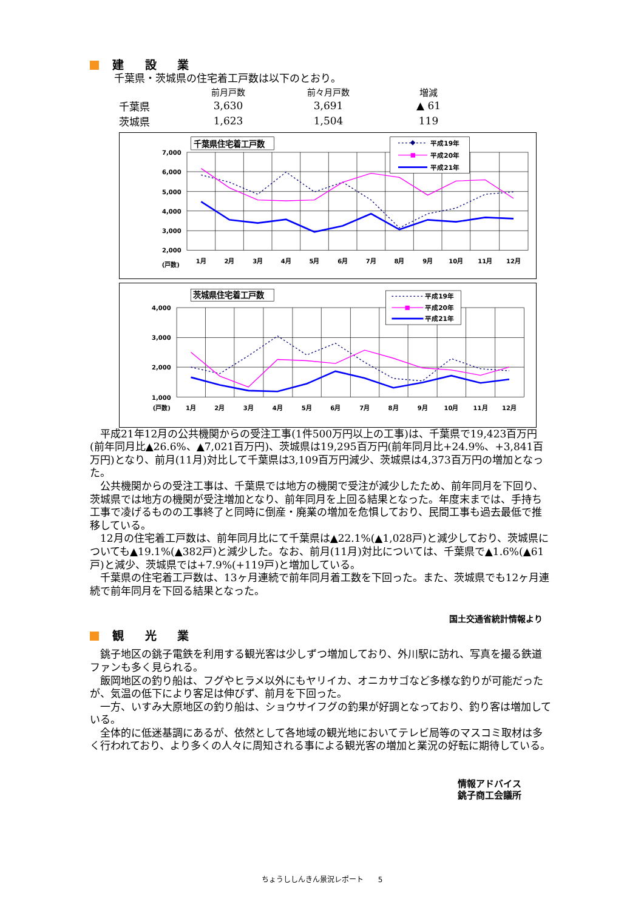建 設 業
千葉県・茨城県の住宅着工戸数は以下のとおり。
| | 前月戸数 | 前々月戸数 | 増減 |
| --- | --- | --- | --- |
| 千葉県 | 3,630 | 3,691 | ▲ 61 |
| 茨城県 | 1,623 | 1,504 | 119 |
千葉県住宅着工戸数
7,000
6,000
5,000
4,000
3,000
2,000
(戸数)
1月
2月
3月
4月
5月
6月
7月
8月
9月
10月
11月
12月
平成19年
平成20年
平成21年
茨城県住宅着工戸数
4,000
3,000
2,000
1,000
(戸数)
1月
2月
3月
4月
5月
6月
7月
8月
9月
10月
11月
12月
平成19年
平成20年
平成21年
平成21年12月の公共機関からの受注工事(1件500万円以上の工事)は、千葉県で19,423百万円(前年同月比▲26.6%、▲7,021百万円)、茨城県は19,295百万円(前年同月比+24.9%、+3,841百万円)となり、前月(11月)対比して千葉県は3,109百万円減少、茨城県は4,373百万円の増加となった。
公共機関からの受注工事は、千葉県では地方の機関で受注が減少したため、前年同月を下回り、茨城県では地方の機関が受注増加となり、前年同月を上回る結果となった。年度末までは、手持ち工事で凌げるものの工事終了と同時に倒産・廃業の増加を危惧しており、民間工事も過去最低で推移している。
12月の住宅着工戸数は、前年同月比にて千葉県は▲22.1%(▲1,028戸)と減少しており、茨城県についても▲19.1%(▲382戸)と減少した。なお、前月(11月)対比については、千葉県で▲1.6%(▲61戸)と減少、茨城県では+7.9%(+119戸)と増加している。
千葉県の住宅着工戸数は、13ヶ月連続で前年同月着工数を下回った。また、茨城県でも12ヶ月連続で前年同月を下回る結果となった。
国土交通省統計情報より
観 光 業
銚子地区の銚子電鉄を利用する観光客は少しずつ増加しており、外川駅に訪れ、写真を撮る鉄道ファンも多く見られる。
飯岡地区の釣り船は、フグやヒラメ以外にもヤリイカ、オニカサゴなど多様な釣りが可能だったが、気温の低下により客足は伸びず、前月を下回った。
一方、いすみ大原地区の釣り船は、ショウサイフグの釣果が好調となっており、釣り客は増加している。
全体的に低迷基調にあるが、依然として各地域の観光地においてテレビ局等のマスコミ取材は多く行われており、より多くの人々に周知される事による観光客の増加と業況の好転に期待している。
情報アドバイス
銚子商工会議所
ちょうししんきん景況レポート　　5